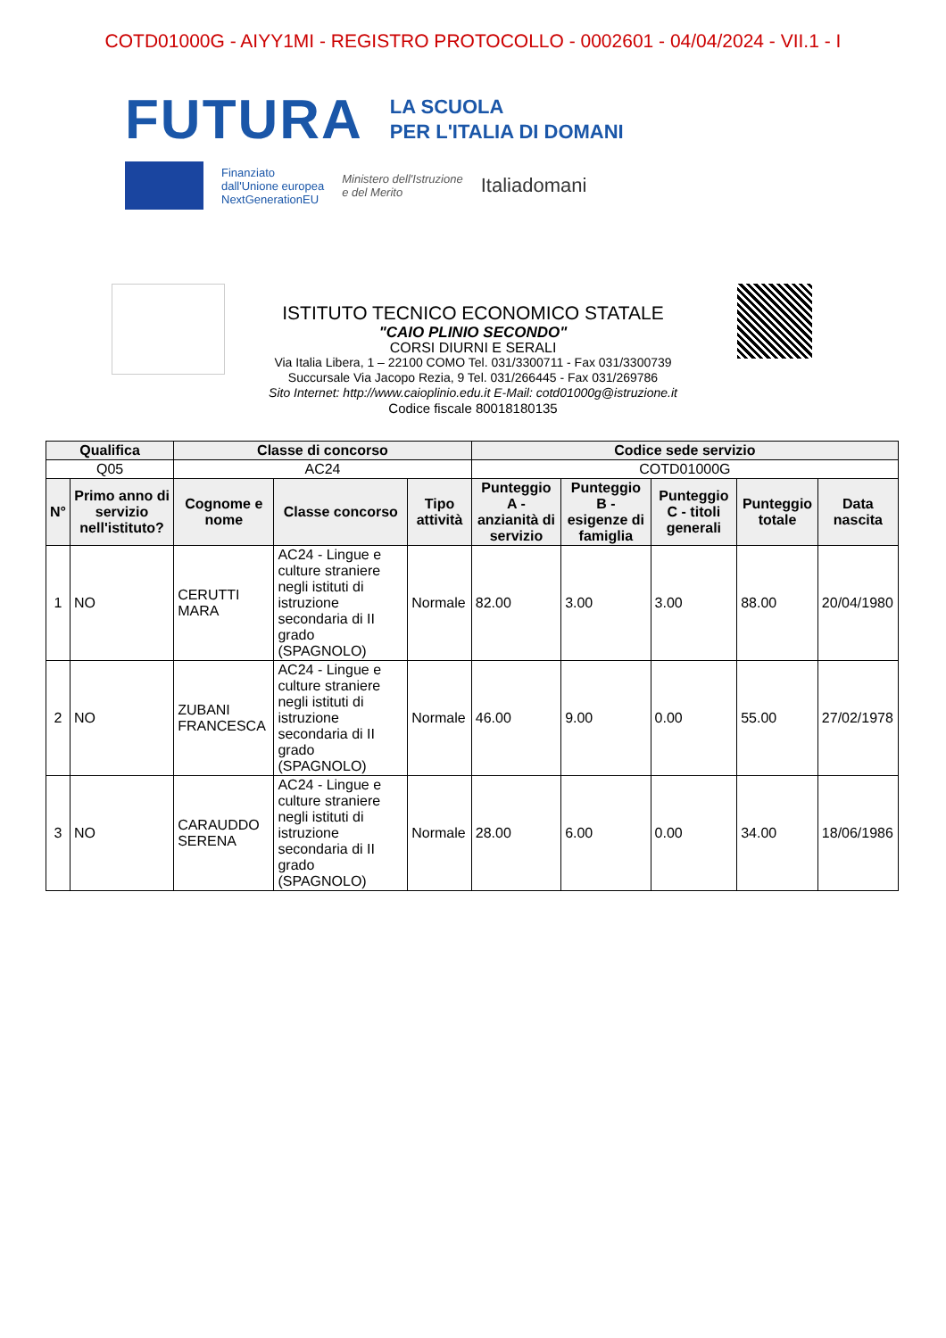COTD01000G - AIYY1MI - REGISTRO PROTOCOLLO - 0002601 - 04/04/2024 - VII.1 - I
FUTURA LA SCUOLA
PER L'ITALIA DI DOMANI
Finanziato
dall'Unione europea
NextGenerationEU Ministero dell'Istruzione
e del Merito Italiadomani
ISTITUTO TECNICO ECONOMICO STATALE
"CAIO PLINIO SECONDO"
CORSI DIURNI E SERALI
Via Italia Libera, 1 – 22100 COMO Tel. 031/3300711 - Fax 031/3300739
Succursale Via Jacopo Rezia, 9 Tel. 031/266445 - Fax 031/269786
Sito Internet: http://www.caioplinio.edu.it E-Mail: cotd01000g@istruzione.it
Codice fiscale 80018180135
| Qualifica | | Classe di concorso | | | Codice sede servizio | | | | |
| --- | --- | --- | --- | --- | --- | --- | --- | --- | --- |
| Q05 | | AC24 | | | COTD01000G | | | | |
| N° | Primo anno di servizio nell'istituto? | Cognome e nome | Classe concorso | Tipo attività | Punteggio A - anzianità di servizio | Punteggio B - esigenze di famiglia | Punteggio C - titoli generali | Punteggio totale | Data nascita |
| 1 | NO | CERUTTI MARA | AC24 - Lingue e culture straniere negli istituti di istruzione secondaria di II grado (SPAGNOLO) | Normale | 82.00 | 3.00 | 3.00 | 88.00 | 20/04/1980 |
| 2 | NO | ZUBANI FRANCESCA | AC24 - Lingue e culture straniere negli istituti di istruzione secondaria di II grado (SPAGNOLO) | Normale | 46.00 | 9.00 | 0.00 | 55.00 | 27/02/1978 |
| 3 | NO | CARAUDDO SERENA | AC24 - Lingue e culture straniere negli istituti di istruzione secondaria di II grado (SPAGNOLO) | Normale | 28.00 | 6.00 | 0.00 | 34.00 | 18/06/1986 |